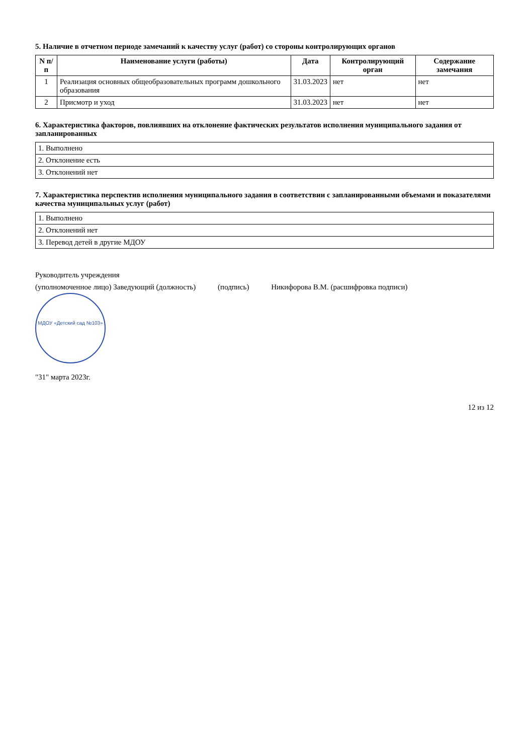5. Наличие в отчетном периоде замечаний к качеству услуг (работ) со стороны контролирующих органов
| N п/п | Наименование услуги (работы) | Дата | Контролирующий орган | Содержание замечания |
| --- | --- | --- | --- | --- |
| 1 | Реализация основных общеобразовательных программ дошкольного образования | 31.03.2023 | нет | нет |
| 2 | Присмотр и уход | 31.03.2023 | нет | нет |
6. Характеристика факторов, повлиявших на отклонение фактических результатов исполнения муниципального задания от запланированных
| 1. Выполнено |
| 2. Отклонение есть |
| 3. Отклонений нет |
7. Характеристика перспектив исполнения муниципального задания в соответствии с запланированными объемами и показателями качества муниципальных услуг (работ)
| 1. Выполнено |
| 2. Отклонений нет |
| 3. Перевод детей в другие МДОУ |
Руководитель учреждения
(уполномоченное лицо) Заведующий (должность) (подпись) Никифорова В.М. (расшифровка подписи)
МДОУ «Детский сад №103»
"31" марта 2023г.
12 из 12